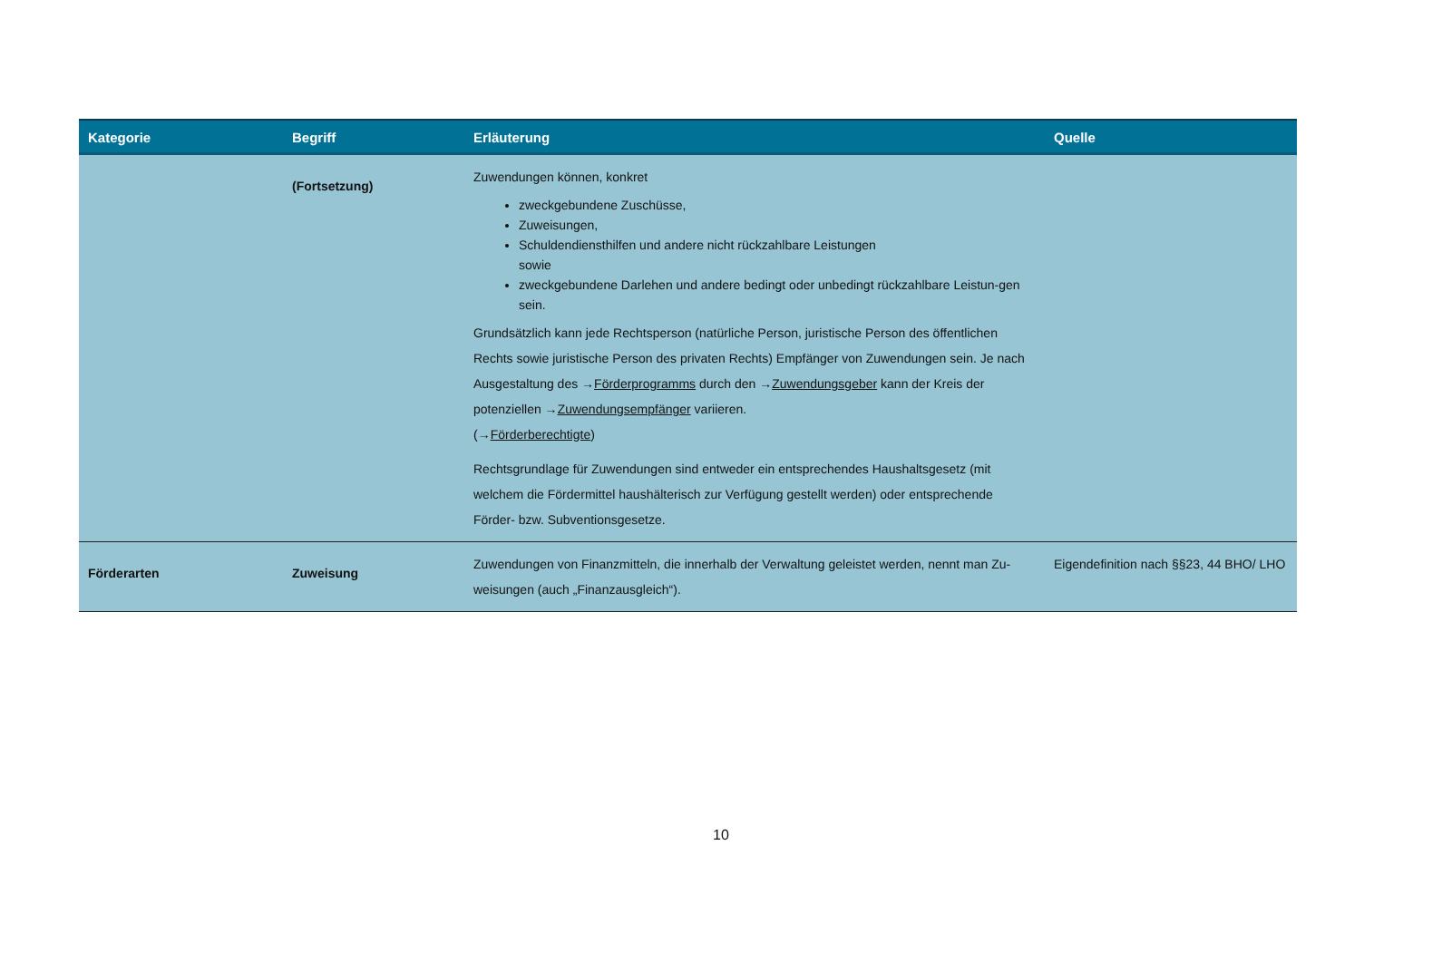| Kategorie | Begriff | Erläuterung | Quelle |
| --- | --- | --- | --- |
| | (Fortsetzung) | Zuwendungen können, konkret zweckgebundene Zuschüsse, Zuweisungen, Schuldendiensthilfen und andere nicht rückzahlbare Leistungen sowie zweckgebundene Darlehen und andere bedingt oder unbedingt rückzahlbare Leistun-gen sein. Grundsätzlich kann jede Rechtsperson (natürliche Person, juristische Person des öffentlichen Rechts sowie juristische Person des privaten Rechts) Empfänger von Zuwendungen sein. Je nach Ausgestaltung des → Förderprogramms durch den → Zuwendungsgeber kann der Kreis der potenziellen → Zuwendungsempfänger variieren. (→ Förderberechtigte ) Rechtsgrundlage für Zuwendungen sind entweder ein entsprechendes Haushaltsgesetz (mit welchem die Fördermittel haushälterisch zur Verfügung gestellt werden) oder entsprechende Förder- bzw. Subventionsgesetze. | |
| Förderarten | Zuweisung | Zuwendungen von Finanzmitteln, die innerhalb der Verwaltung geleistet werden, nennt man Zu-weisungen (auch „Finanzausgleich“). | Eigendefinition nach §§23, 44 BHO/ LHO |
10